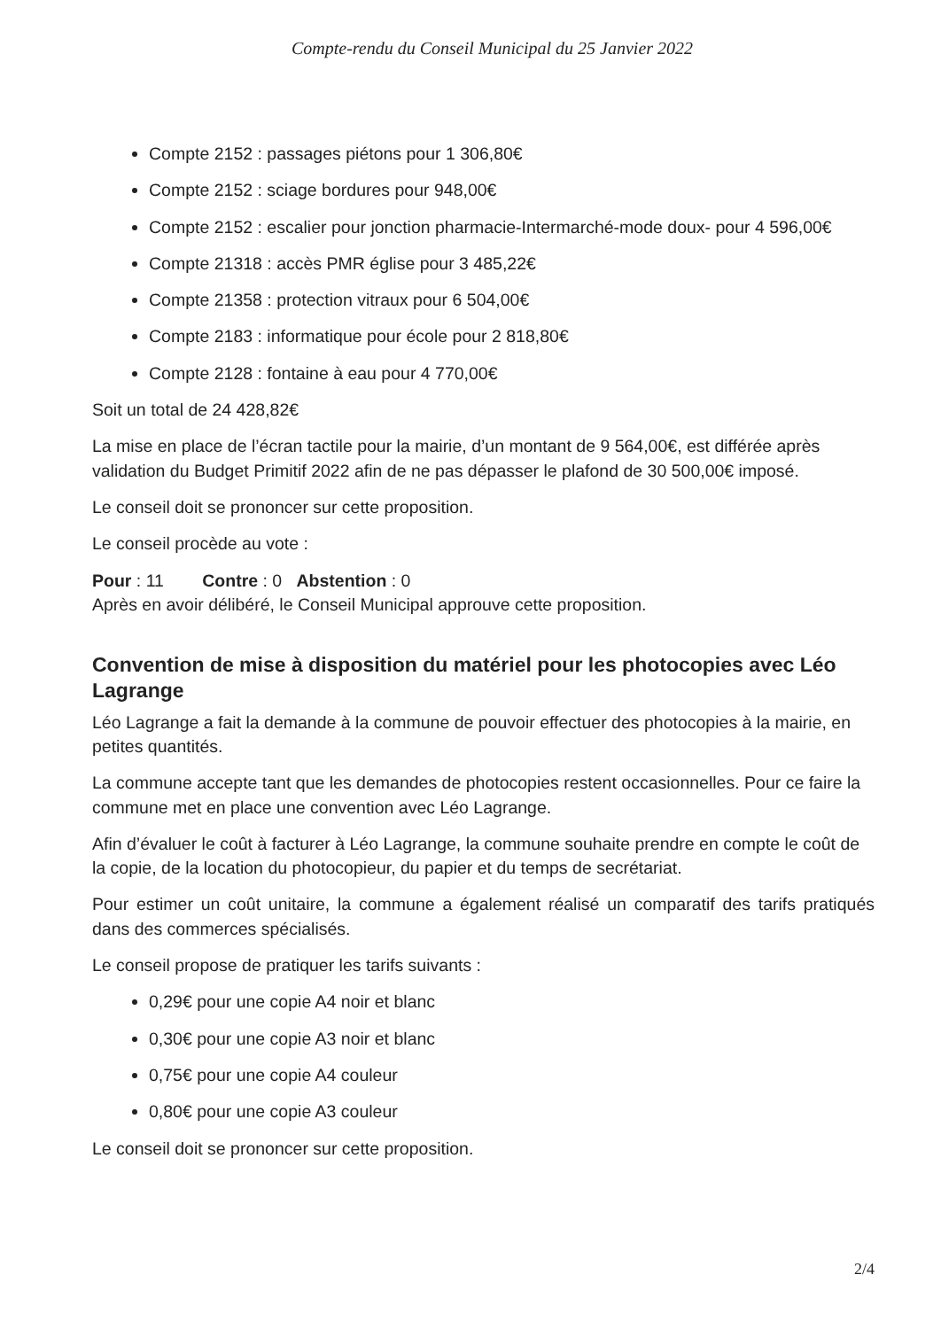Compte-rendu du Conseil Municipal du 25 Janvier 2022
Compte 2152 : passages piétons pour 1 306,80€
Compte 2152 : sciage bordures pour 948,00€
Compte 2152 : escalier pour jonction pharmacie-Intermarché-mode doux- pour 4 596,00€
Compte 21318 : accès PMR église pour 3 485,22€
Compte 21358 : protection vitraux pour 6 504,00€
Compte 2183 : informatique pour école pour 2 818,80€
Compte 2128 : fontaine à eau pour 4 770,00€
Soit un total de 24 428,82€
La mise en place de l’écran tactile pour la mairie, d’un montant de 9 564,00€, est différée après validation du Budget Primitif 2022 afin de ne pas dépasser le plafond de 30 500,00€ imposé.
Le conseil doit se prononcer sur cette proposition.
Le conseil procède au vote :
Pour : 11 Contre : 0 Abstention : 0
Après en avoir délibéré, le Conseil Municipal approuve cette proposition.
Convention de mise à disposition du matériel pour les photocopies avec Léo Lagrange
Léo Lagrange a fait la demande à la commune de pouvoir effectuer des photocopies à la mairie, en petites quantités.
La commune accepte tant que les demandes de photocopies restent occasionnelles. Pour ce faire la commune met en place une convention avec Léo Lagrange.
Afin d’évaluer le coût à facturer à Léo Lagrange, la commune souhaite prendre en compte le coût de la copie, de la location du photocopieur, du papier et du temps de secrétariat.
Pour estimer un coût unitaire, la commune a également réalisé un comparatif des tarifs pratiqués dans des commerces spécialisés.
Le conseil propose de pratiquer les tarifs suivants :
0,29€ pour une copie A4 noir et blanc
0,30€ pour une copie A3 noir et blanc
0,75€ pour une copie A4 couleur
0,80€ pour une copie A3 couleur
Le conseil doit se prononcer sur cette proposition.
2/4